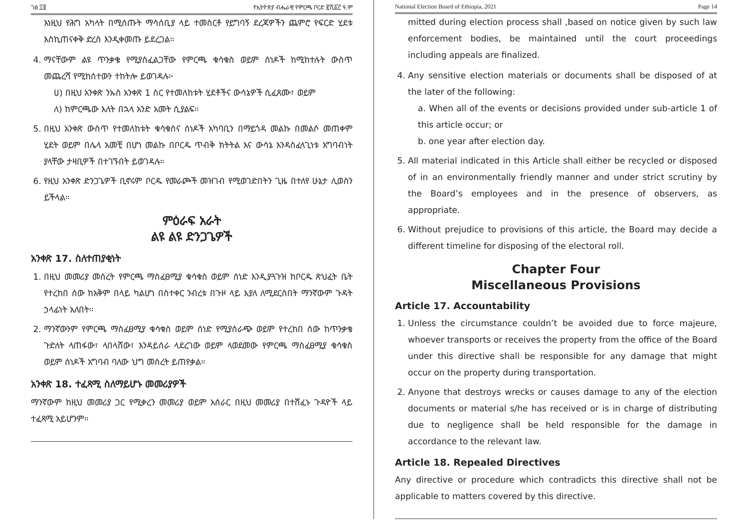ገፅ ፲፬ የኢትዮጵያ ብሔራዊ የምርጫ ቦርድ ፪ሺ፩፫ ዓ.ም
እነዚህ የሕግ አካላት በሚሰጡት ማሳሰቢያ ላይ ተመስርቶ የይግባኝ ደረጃዎችን ጨምሮ የፍርድ ሂደቱ እስኪጠናቀቅ ድረስ እንዲቀመጡ ይደረጋል።
4. ማናቸውም ልዩ ጥንቃቄ የሚያስፈልጋቸው የምርጫ ቁሳቁስ ወይም ሰነዶች ከሚከተሉት ውስጥ መጨረሻ የሚከሰተውን ተከትሎ ይወገዳሉ፦
ሀ) በዚህ አንቀጽ ንኡስ አንቀጽ 1 ስር የተመለከቱት ሂደቶችና ውሳኔዎች ሲፈጸሙ፣ ወይም
ለ) ከምርጫው እለት በኋላ አንድ አመት ሲያልፍ።
5. በዚህ አንቀጽ ውስጥ የተመለከቱት ቁሳቁስና ሰነዶች አካባቢን በማይጎዳ መልኩ በመልሶ መጠቀም ሂደት ወይም በሌላ አመቺ በሆነ መልኩ በቦርዱ ጥብቅ ክትትል እና ውሳኔ እንዳስፈላጊነቱ አግባብነት ያላቸው ታዛቢዎች በተገኙበት ይወገዳሉ።
6. የዚህ አንቀጽ ድንጋጌዎች ቢኖሩም ቦርዱ የመራጮች መዝገብ የሚወገድበትን ጊዜ በተለየ ሁኔታ ሊወስን ይችላል።
ምዕራፍ አራት
ልዩ ልዩ ድንጋጌዎች
አንቀጽ 17. ስለተጠያቂነት
1. በዚህ መመሪያ መሰረት የምርጫ ማስፈፀሚያ ቁሳቁስ ወይም ሰነድ እንዲያጓጉዝ ከቦርዱ ጽህፈት ቤት የተረከበ ሰው ከአቅም በላይ ካልሆነ በስተቀር ንብረቱ በጉዞ ላይ እያለ ለሚደርስበት ማንኛውም ጉዳት ኃላፊነት አለበት።
2. ማንኛውንም የምርጫ ማስፈፀሚያ ቁሳቁስ ወይም ሰነድ የሚያሰራጭ ወይም የተረከበ ሰው ከጥንቃቄ ጉድለት ላጠፋው፣ ላበላሸው፣ እንዳይሰራ ላደረገው ወይም ላወደመው የምርጫ ማስፈፀሚያ ቁሳቁስ ወይም ሰነዶች አግባብ ባለው ህግ መሰረት ይጠየቃል።
አንቀጽ 18. ተፈጻሚ ስለማይሆኑ መመሪያዎች
ማንኛውም ከዚህ መመሪያ ጋር የሚቃረን መመሪያ ወይም አሰራር በዚህ መመሪያ በተሸፈኑ ጉዳዮች ላይ ተፈጻሚ አይሆንም።
National Election Board of Ethiopia, 2021 Page 14
mitted during election process shall ,based on notice given by such law enforcement bodies, be maintained until the court proceedings including appeals are finalized.
4. Any sensitive election materials or documents shall be disposed of at the later of the following:
a. When all of the events or decisions provided under sub-article 1 of this article occur; or
b. one year after election day.
5. All material indicated in this Article shall either be recycled or disposed of in an environmentally friendly manner and under strict scrutiny by the Board’s employees and in the presence of observers, as appropriate.
6. Without prejudice to provisions of this article, the Board may decide a different timeline for disposing of the electoral roll.
Chapter Four
Miscellaneous Provisions
Article 17. Accountability
1. Unless the circumstance couldn’t be avoided due to force majeure, whoever transports or receives the property from the office of the Board under this directive shall be responsible for any damage that might occur on the property during transportation.
2. Anyone that destroys wrecks or causes damage to any of the election documents or material s/he has received or is in charge of distributing due to negligence shall be held responsible for the damage in accordance to the relevant law.
Article 18. Repealed Directives
Any directive or procedure which contradicts this directive shall not be applicable to matters covered by this directive.